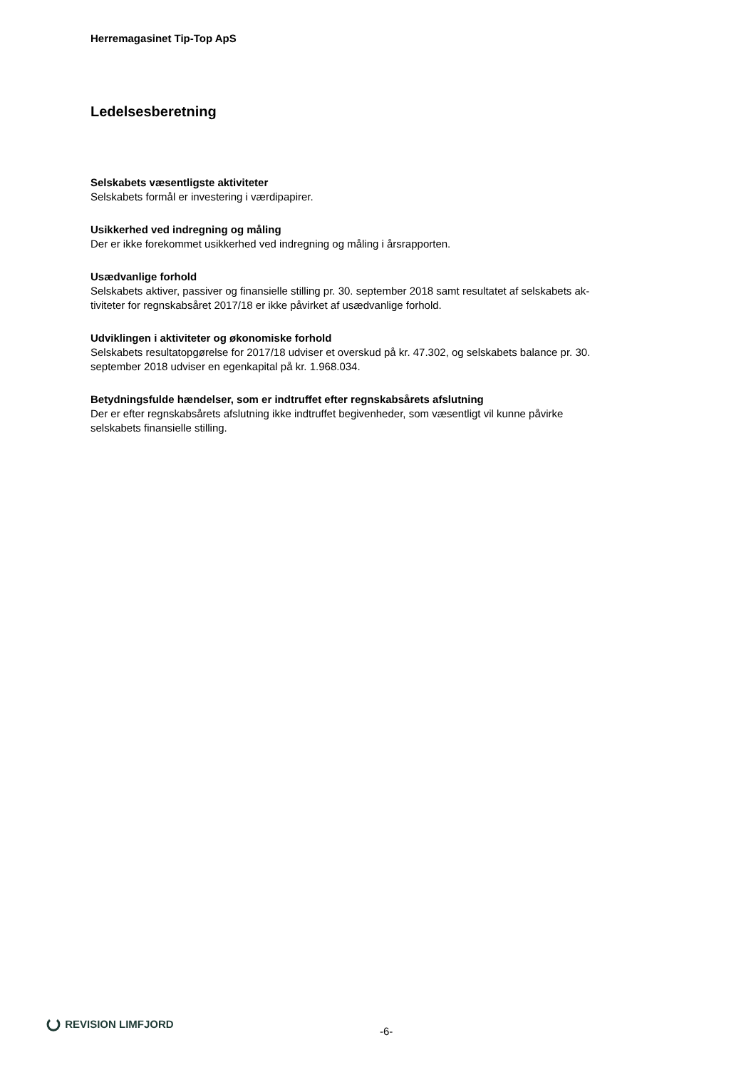Herremagasinet Tip-Top ApS
Ledelsesberetning
Selskabets væsentligste aktiviteter
Selskabets formål er investering i værdipapirer.
Usikkerhed ved indregning og måling
Der er ikke forekommet usikkerhed ved indregning og måling i årsrapporten.
Usædvanlige forhold
Selskabets aktiver, passiver og finansielle stilling pr. 30. september 2018 samt resultatet af selskabets ak-
tiviteter for regnskabsåret 2017/18 er ikke påvirket af usædvanlige forhold.
Udviklingen i aktiviteter og økonomiske forhold
Selskabets resultatopgørelse for 2017/18 udviser et overskud på kr. 47.302, og selskabets balance pr. 30.
september 2018 udviser en egenkapital på kr. 1.968.034.
Betydningsfulde hændelser, som er indtruffet efter regnskabsårets afslutning
Der er efter regnskabsårets afslutning ikke indtruffet begivenheder, som væsentligt vil kunne påvirke
selskabets finansielle stilling.
REVISION LIMFJORD
-6-